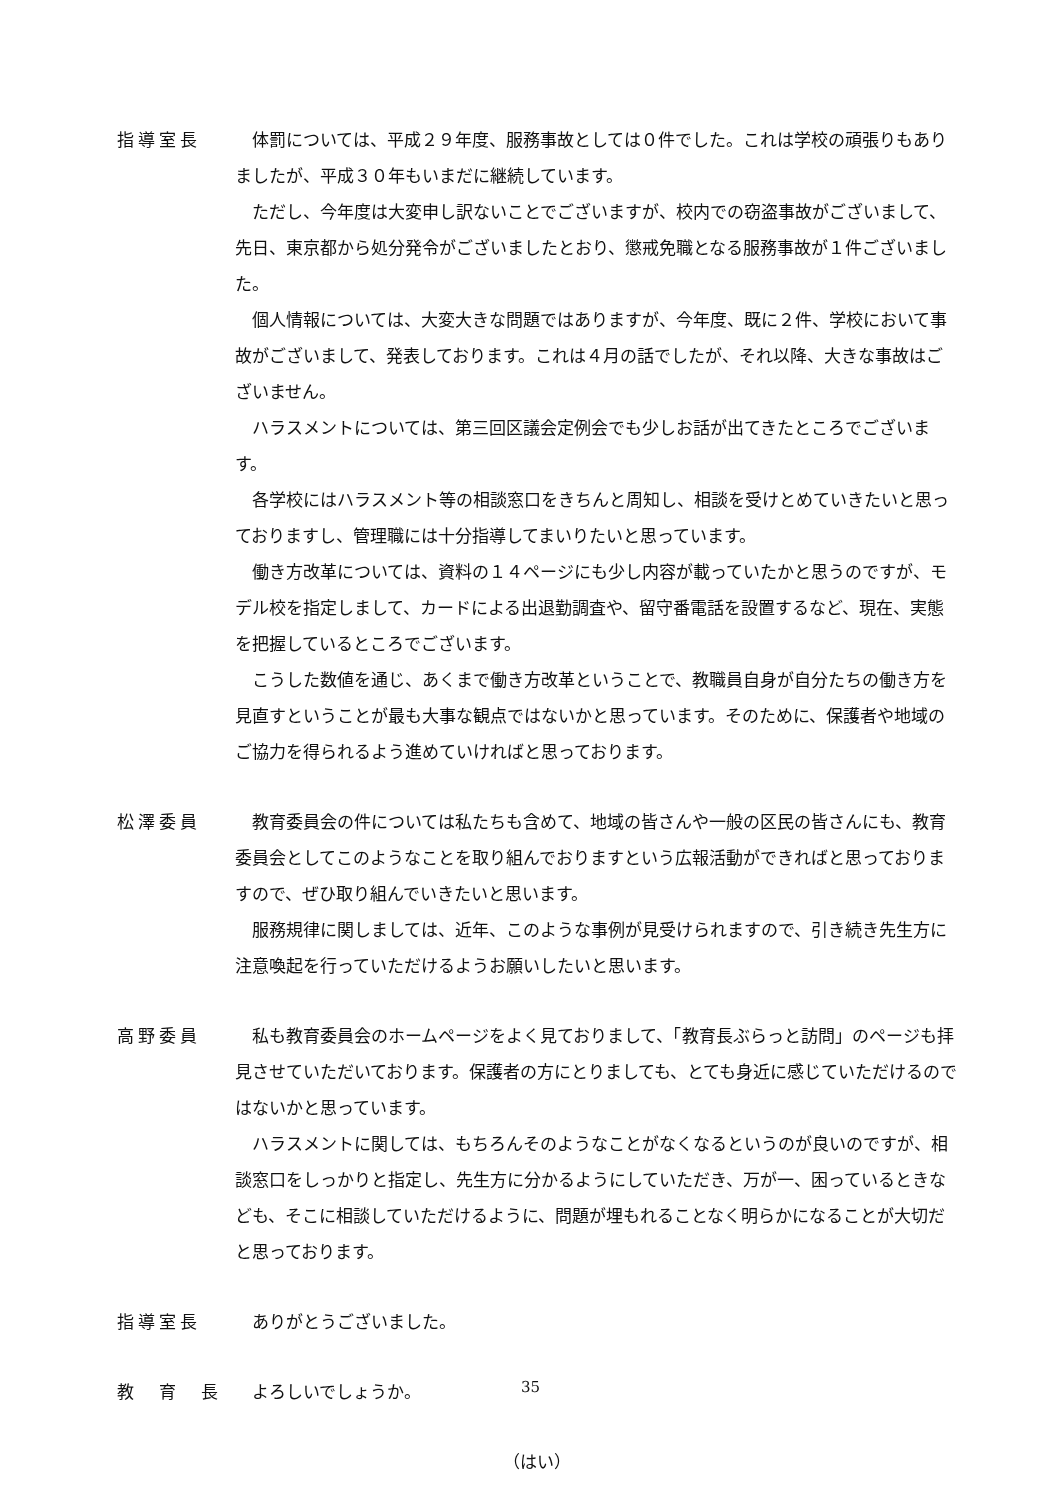指導室長 体罰については、平成２９年度、服務事故としては０件でした。これは学校の頑張りもありましたが、平成３０年もいまだに継続しています。
ただし、今年度は大変申し訳ないことでございますが、校内での窃盗事故がございまして、先日、東京都から処分発令がございましたとおり、懲戒免職となる服務事故が１件ございました。
個人情報については、大変大きな問題ではありますが、今年度、既に２件、学校において事故がございまして、発表しております。これは４月の話でしたが、それ以降、大きな事故はございません。
ハラスメントについては、第三回区議会定例会でも少しお話が出てきたところでございます。
各学校にはハラスメント等の相談窓口をきちんと周知し、相談を受けとめていきたいと思っておりますし、管理職には十分指導してまいりたいと思っています。
働き方改革については、資料の１４ページにも少し内容が載っていたかと思うのですが、モデル校を指定しまして、カードによる出退勤調査や、留守番電話を設置するなど、現在、実態を把握しているところでございます。
こうした数値を通じ、あくまで働き方改革ということで、教職員自身が自分たちの働き方を見直すということが最も大事な観点ではないかと思っています。そのために、保護者や地域のご協力を得られるよう進めていければと思っております。
松澤委員 教育委員会の件については私たちも含めて、地域の皆さんや一般の区民の皆さんにも、教育委員会としてこのようなことを取り組んでおりますという広報活動ができればと思っておりますので、ぜひ取り組んでいきたいと思います。
服務規律に関しましては、近年、このような事例が見受けられますので、引き続き先生方に注意喚起を行っていただけるようお願いしたいと思います。
高野委員 私も教育委員会のホームページをよく見ておりまして、「教育長ぶらっと訪問」のページも拝見させていただいております。保護者の方にとりましても、とても身近に感じていただけるのではないかと思っています。
ハラスメントに関しては、もちろんそのようなことがなくなるというのが良いのですが、相談窓口をしっかりと指定し、先生方に分かるようにしていただき、万が一、困っているときなども、そこに相談していただけるように、問題が埋もれることなく明らかになることが大切だと思っております。
指導室長 ありがとうございました。
教　育　長 よろしいでしょうか。
（はい）
35